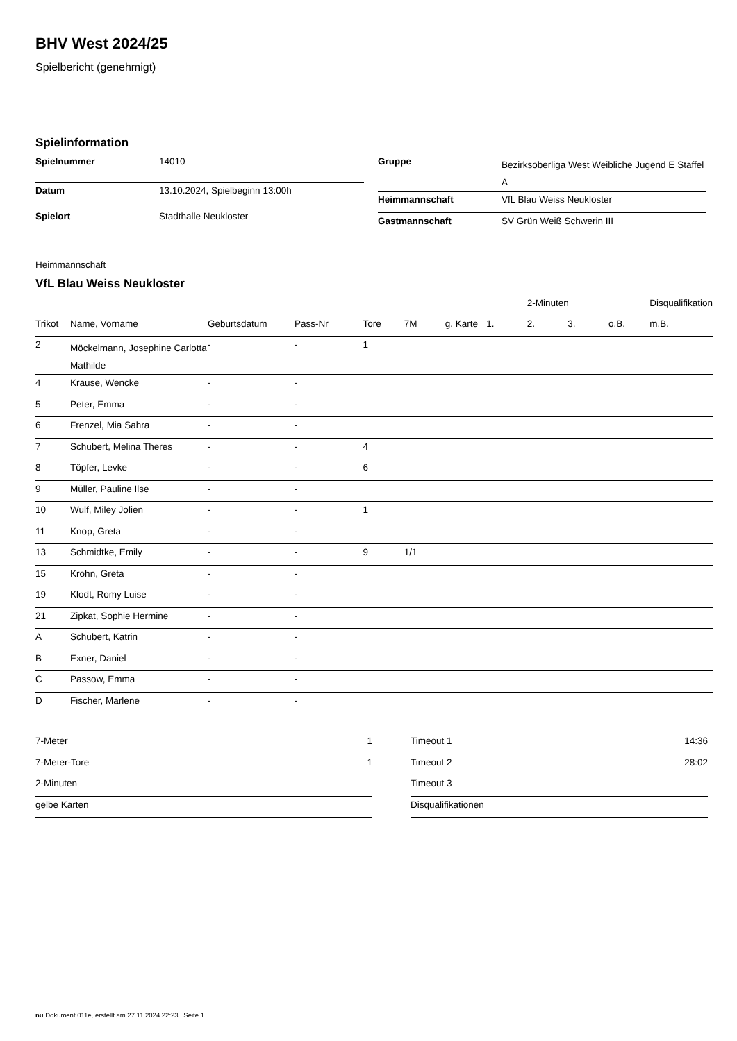BHV West 2024/25
Spielbericht (genehmigt)
Spielinformation
| Spielnummer | 14010 |
| Datum | 13.10.2024, Spielbeginn 13:00h |
| Spielort | Stadthalle Neukloster |
| Gruppe | Bezirksoberliga West Weibliche Jugend E Staffel A |
| Heimmannschaft | VfL Blau Weiss Neukloster |
| Gastmannschaft | SV Grün Weiß Schwerin III |
Heimmannschaft
VfL Blau Weiss Neukloster
| | | | | | | | | 2-Minuten | | | Disqualifikation |
| --- | --- | --- | --- | --- | --- | --- | --- | --- | --- | --- | --- |
| Trikot | Name, Vorname | Geburtsdatum | Pass-Nr | Tore | 7M | g. Karte | 1. | 2. | 3. | o.B. | m.B. |
| 2 | Möckelmann, Josephine Carlotta Mathilde | - | - | 1 | | | | | | | |
| 4 | Krause, Wencke | - | - | | | | | | | | |
| 5 | Peter, Emma | - | - | | | | | | | | |
| 6 | Frenzel, Mia Sahra | - | - | | | | | | | | |
| 7 | Schubert, Melina Theres | - | - | 4 | | | | | | | |
| 8 | Töpfer, Levke | - | - | 6 | | | | | | | |
| 9 | Müller, Pauline Ilse | - | - | | | | | | | | |
| 10 | Wulf, Miley Jolien | - | - | 1 | | | | | | | |
| 11 | Knop, Greta | - | - | | | | | | | | |
| 13 | Schmidtke, Emily | - | - | 9 | 1/1 | | | | | | |
| 15 | Krohn, Greta | - | - | | | | | | | | |
| 19 | Klodt, Romy Luise | - | - | | | | | | | | |
| 21 | Zipkat, Sophie Hermine | - | - | | | | | | | | |
| A | Schubert, Katrin | - | - | | | | | | | | |
| B | Exner, Daniel | - | - | | | | | | | | |
| C | Passow, Emma | - | - | | | | | | | | |
| D | Fischer, Marlene | - | - | | | | | | | | |
| 7-Meter | 1 |
| 7-Meter-Tore | 1 |
| 2-Minuten | |
| gelbe Karten | |
| Timeout 1 | 14:36 |
| Timeout 2 | 28:02 |
| Timeout 3 | |
| Disqualifikationen | |
nu.Dokument 011e, erstellt am 27.11.2024 22:23 | Seite 1